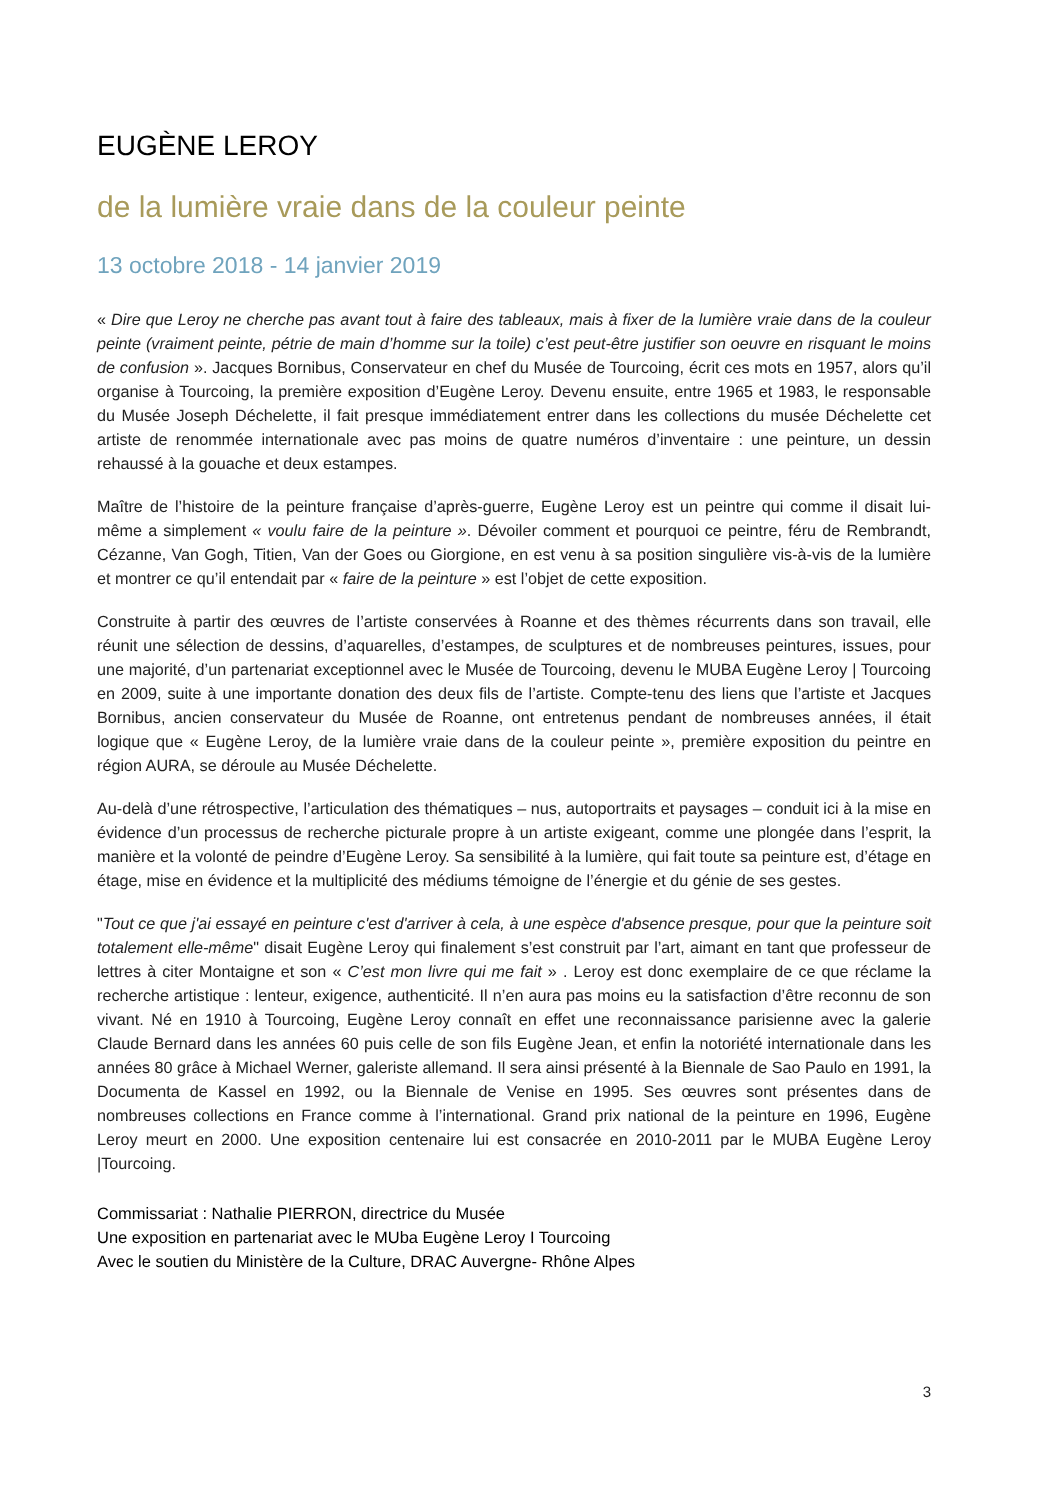EUGÈNE LEROY
de la lumière vraie dans de la couleur peinte
13 octobre 2018 - 14 janvier 2019
« Dire que Leroy ne cherche pas avant tout à faire des tableaux, mais à fixer de la lumière vraie dans de la couleur peinte (vraiment peinte, pétrie de main d’homme sur la toile) c’est peut-être justifier son oeuvre en risquant le moins de confusion ». Jacques Bornibus, Conservateur en chef du Musée de Tourcoing, écrit ces mots en 1957, alors qu’il organise à Tourcoing, la première exposition d’Eugène Leroy. Devenu ensuite, entre 1965 et 1983, le responsable du Musée Joseph Déchelette, il fait presque immédiatement entrer dans les collections du musée Déchelette cet artiste de renommée internationale avec pas moins de quatre numéros d’inventaire : une peinture, un dessin rehaussé à la gouache et deux estampes.
Maître de l’histoire de la peinture française d’après-guerre, Eugène Leroy est un peintre qui comme il disait lui-même a simplement « voulu faire de la peinture ». Dévoiler comment et pourquoi ce peintre, féru de Rembrandt, Cézanne, Van Gogh, Titien, Van der Goes ou Giorgione, en est venu à sa position singulière vis-à-vis de la lumière et montrer ce qu’il entendait par « faire de la peinture » est l’objet de cette exposition.
Construite à partir des œuvres de l’artiste conservées à Roanne et des thèmes récurrents dans son travail, elle réunit une sélection de dessins, d’aquarelles, d’estampes, de sculptures et de nombreuses peintures, issues, pour une majorité, d’un partenariat exceptionnel avec le Musée de Tourcoing, devenu le MUBA Eugène Leroy | Tourcoing en 2009, suite à une importante donation des deux fils de l’artiste. Compte-tenu des liens que l’artiste et Jacques Bornibus, ancien conservateur du Musée de Roanne, ont entretenus pendant de nombreuses années, il était logique que « Eugène Leroy, de la lumière vraie dans de la couleur peinte », première exposition du peintre en région AURA, se déroule au Musée Déchelette.
Au-delà d’une rétrospective, l’articulation des thématiques – nus, autoportraits et paysages – conduit ici à la mise en évidence d’un processus de recherche picturale propre à un artiste exigeant, comme une plongée dans l’esprit, la manière et la volonté de peindre d’Eugène Leroy. Sa sensibilité à la lumière, qui fait toute sa peinture est, d’étage en étage, mise en évidence et la multiplicité des médiums témoigne de l’énergie et du génie de ses gestes.
"Tout ce que j'ai essayé en peinture c'est d'arriver à cela, à une espèce d'absence presque, pour que la peinture soit totalement elle-même" disait Eugène Leroy qui finalement s’est construit par l’art, aimant en tant que professeur de lettres à citer Montaigne et son « C’est mon livre qui me fait » . Leroy est donc exemplaire de ce que réclame la recherche artistique : lenteur, exigence, authenticité. Il n’en aura pas moins eu la satisfaction d’être reconnu de son vivant. Né en 1910 à Tourcoing, Eugène Leroy connaît en effet une reconnaissance parisienne avec la galerie Claude Bernard dans les années 60 puis celle de son fils Eugène Jean, et enfin la notoriété internationale dans les années 80 grâce à Michael Werner, galeriste allemand. Il sera ainsi présenté à la Biennale de Sao Paulo en 1991, la Documenta de Kassel en 1992, ou la Biennale de Venise en 1995. Ses œuvres sont présentes dans de nombreuses collections en France comme à l’international. Grand prix national de la peinture en 1996, Eugène Leroy meurt en 2000. Une exposition centenaire lui est consacrée en 2010-2011 par le MUBA Eugène Leroy |Tourcoing.
Commissariat : Nathalie PIERRON, directrice du Musée
Une exposition en partenariat avec le MUba Eugène Leroy I Tourcoing
Avec le soutien du Ministère de la Culture, DRAC Auvergne- Rhône Alpes
3